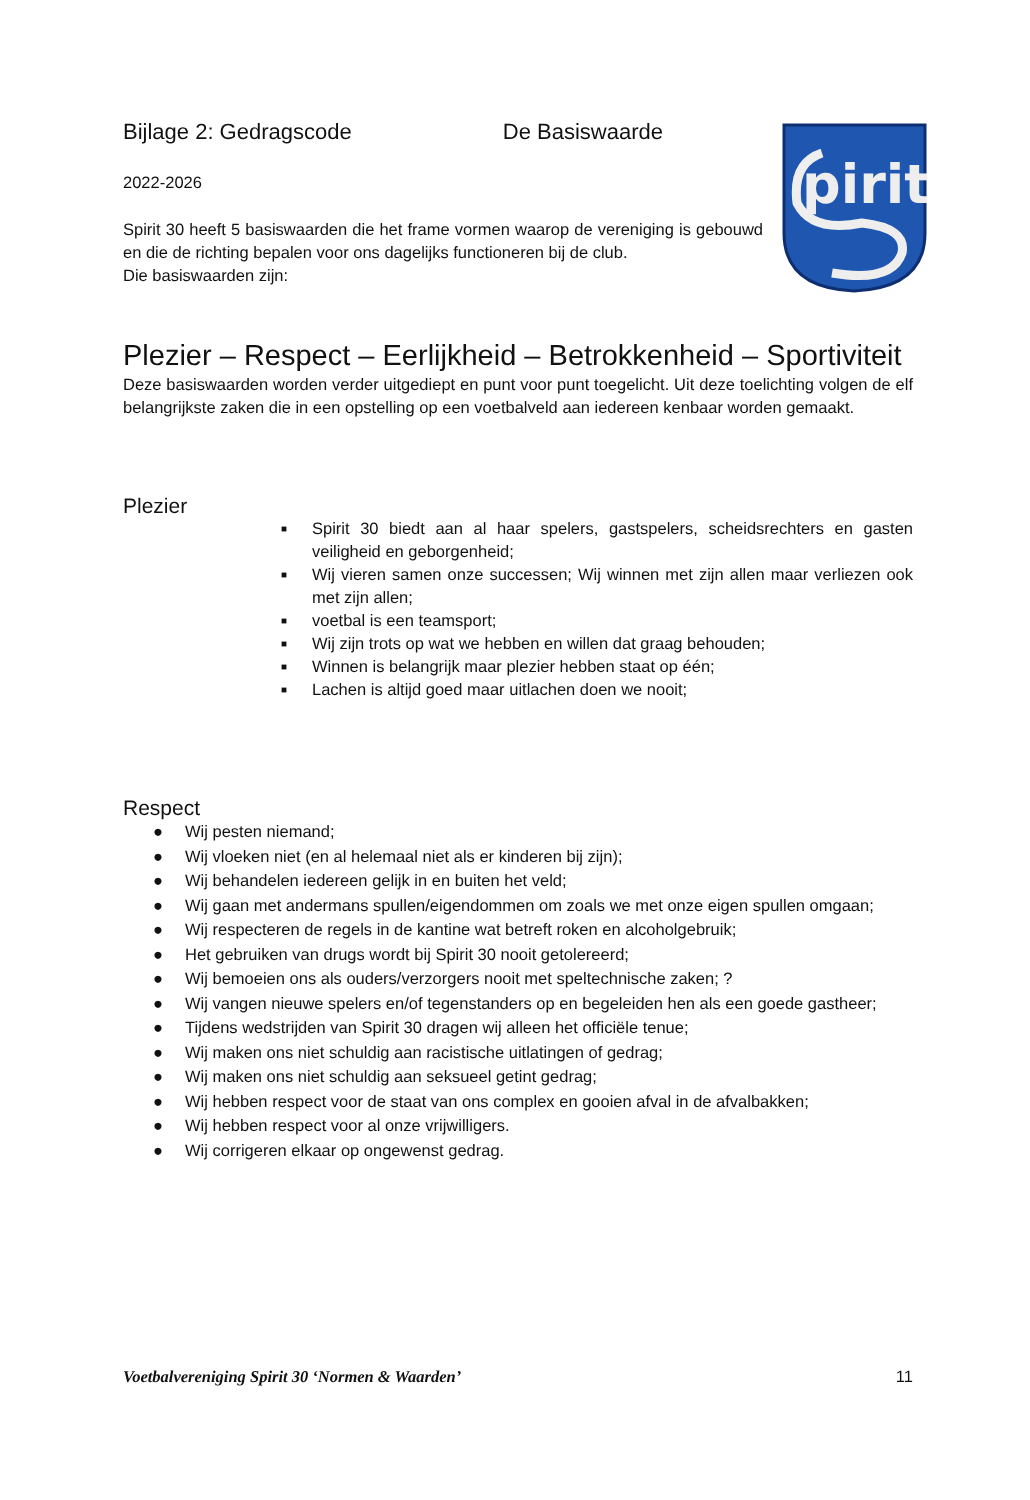pirit
Bijlage 2: Gedragscode De Basiswaarde
2022-2026
Spirit 30 heeft 5 basiswaarden die het frame vormen waarop de vereniging is gebouwd en die de richting bepalen voor ons dagelijks functioneren bij de club.
Die basiswaarden zijn:
Plezier – Respect – Eerlijkheid – Betrokkenheid – Sportiviteit
Deze basiswaarden worden verder uitgediept en punt voor punt toegelicht. Uit deze toelichting volgen de elf belangrijkste zaken die in een opstelling op een voetbalveld aan iedereen kenbaar worden gemaakt.
Plezier
■ Spirit 30 biedt aan al haar spelers, gastspelers, scheidsrechters en gasten veiligheid en geborgenheid;
■ Wij vieren samen onze successen; Wij winnen met zijn allen maar verliezen ook met zijn allen;
■ voetbal is een teamsport;
■ Wij zijn trots op wat we hebben en willen dat graag behouden;
■ Winnen is belangrijk maar plezier hebben staat op één;
■ Lachen is altijd goed maar uitlachen doen we nooit;
Respect
● Wij pesten niemand;
● Wij vloeken niet (en al helemaal niet als er kinderen bij zijn);
● Wij behandelen iedereen gelijk in en buiten het veld;
● Wij gaan met andermans spullen/eigendommen om zoals we met onze eigen spullen omgaan;
● Wij respecteren de regels in de kantine wat betreft roken en alcoholgebruik;
● Het gebruiken van drugs wordt bij Spirit 30 nooit getolereerd;
● Wij bemoeien ons als ouders/verzorgers nooit met speltechnische zaken; ?
● Wij vangen nieuwe spelers en/of tegenstanders op en begeleiden hen als een goede gastheer;
● Tijdens wedstrijden van Spirit 30 dragen wij alleen het officiële tenue;
● Wij maken ons niet schuldig aan racistische uitlatingen of gedrag;
● Wij maken ons niet schuldig aan seksueel getint gedrag;
● Wij hebben respect voor de staat van ons complex en gooien afval in de afvalbakken;
● Wij hebben respect voor al onze vrijwilligers.
● Wij corrigeren elkaar op ongewenst gedrag.
Voetbalvereniging Spirit 30 ‘Normen & Waarden’ 11